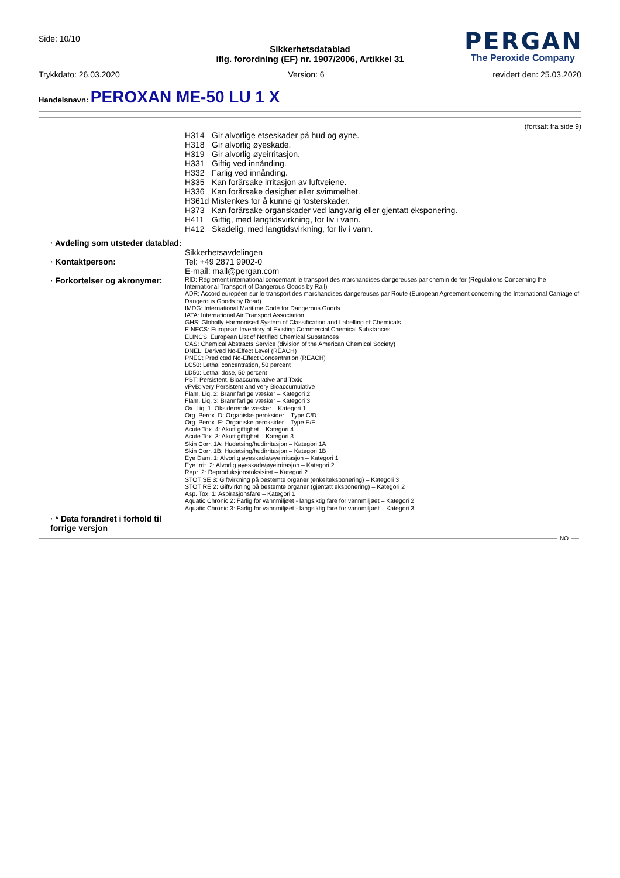Side: 10/10
Sikkerhetsdatablad
iflg. forordning (EF) nr. 1907/2006, Artikkel 31
PERGAN
The Peroxide Company
Trykkdato: 26.03.2020 Version: 6 revidert den: 25.03.2020
Handelsnavn: PEROXAN ME-50 LU 1 X
(fortsatt fra side 9)
H314 Gir alvorlige etseskader på hud og øyne.
H318 Gir alvorlig øyeskade.
H319 Gir alvorlig øyeirritasjon.
H331 Giftig ved innånding.
H332 Farlig ved innånding.
H335 Kan forårsake irritasjon av luftveiene.
H336 Kan forårsake døsighet eller svimmelhet.
H361d Mistenkes for å kunne gi fosterskader.
H373 Kan forårsake organskader ved langvarig eller gjentatt eksponering.
H411 Giftig, med langtidsvirkning, for liv i vann.
H412 Skadelig, med langtidsvirkning, for liv i vann.
· Avdeling som utsteder datablad:
Sikkerhetsavdelingen
· Kontaktperson:
Tel: +49 2871 9902-0
E-mail: mail@pergan.com
· Forkortelser og akronymer:
RID: Règlement international concernant le transport des marchandises dangereuses par chemin de fer (Regulations Concerning the International Transport of Dangerous Goods by Rail)
ADR: Accord européen sur le transport des marchandises dangereuses par Route (European Agreement concerning the International Carriage of Dangerous Goods by Road)
IMDG: International Maritime Code for Dangerous Goods
IATA: International Air Transport Association
GHS: Globally Harmonised System of Classification and Labelling of Chemicals
EINECS: European Inventory of Existing Commercial Chemical Substances
ELINCS: European List of Notified Chemical Substances
CAS: Chemical Abstracts Service (division of the American Chemical Society)
DNEL: Derived No-Effect Level (REACH)
PNEC: Predicted No-Effect Concentration (REACH)
LC50: Lethal concentration, 50 percent
LD50: Lethal dose, 50 percent
PBT: Persistent, Bioaccumulative and Toxic
vPvB: very Persistent and very Bioaccumulative
Flam. Liq. 2: Brannfarlige væsker – Kategori 2
Flam. Liq. 3: Brannfarlige væsker – Kategori 3
Ox. Liq. 1: Oksiderende væsker – Kategori 1
Org. Perox. D: Organiske peroksider – Type C/D
Org. Perox. E: Organiske peroksider – Type E/F
Acute Tox. 4: Akutt giftighet – Kategori 4
Acute Tox. 3: Akutt giftighet – Kategori 3
Skin Corr. 1A: Hudetsing/hudirritasjon – Kategori 1A
Skin Corr. 1B: Hudetsing/hudirritasjon – Kategori 1B
Eye Dam. 1: Alvorlig øyeskade/øyeirritasjon – Kategori 1
Eye Irrit. 2: Alvorlig øyeskade/øyeirritasjon – Kategori 2
Repr. 2: Reproduksjonstoksisitet – Kategori 2
STOT SE 3: Giftvirkning på bestemte organer (enkelteksponering) – Kategori 3
STOT RE 2: Giftvirkning på bestemte organer (gjentatt eksponering) – Kategori 2
Asp. Tox. 1: Aspirasjonsfare – Kategori 1
Aquatic Chronic 2: Farlig for vannmiljøet - langsiktig fare for vannmiljøet – Kategori 2
Aquatic Chronic 3: Farlig for vannmiljøet - langsiktig fare for vannmiljøet – Kategori 3
· * Data forandret i forhold til forrige versjon
NO